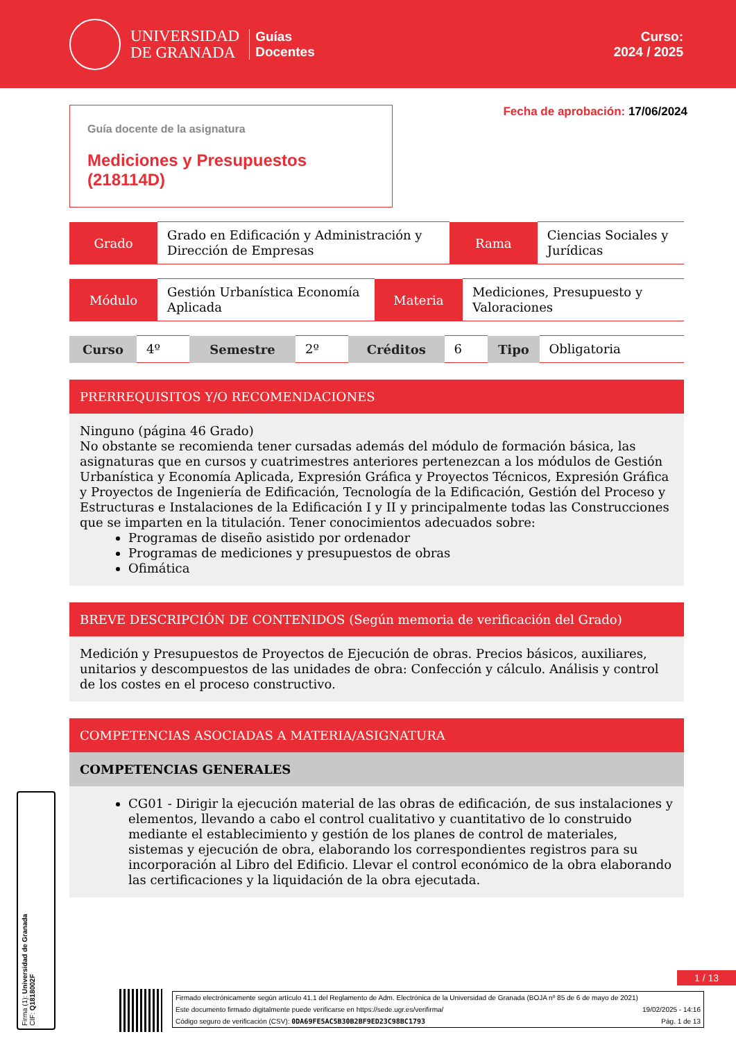UNIVERSIDAD
DE GRANADA
Guías
Docentes
Curso:
2024 / 2025
Guía docente de la asignatura
Mediciones y Presupuestos (218114D)
Fecha de aprobación: 17/06/2024
| Grado | Grado en Edificación y Administración y Dirección de Empresas | Rama | Ciencias Sociales y Jurídicas |
| Módulo | Gestión Urbanística Economía Aplicada | Materia | Mediciones, Presupuesto y Valoraciones |
| Curso | 4º | Semestre | 2º | Créditos | 6 | Tipo | Obligatoria |
PRERREQUISITOS Y/O RECOMENDACIONES
Ninguno (página 46 Grado)
No obstante se recomienda tener cursadas además del módulo de formación básica, las asignaturas que en cursos y cuatrimestres anteriores pertenezcan a los módulos de Gestión Urbanística y Economía Aplicada, Expresión Gráfica y Proyectos Técnicos, Expresión Gráfica y Proyectos de Ingeniería de Edificación, Tecnología de la Edificación, Gestión del Proceso y Estructuras e Instalaciones de la Edificación I y II y principalmente todas las Construcciones que se imparten en la titulación. Tener conocimientos adecuados sobre:
Programas de diseño asistido por ordenador
Programas de mediciones y presupuestos de obras
Ofimática
BREVE DESCRIPCIÓN DE CONTENIDOS (Según memoria de verificación del Grado)
Medición y Presupuestos de Proyectos de Ejecución de obras. Precios básicos, auxiliares, unitarios y descompuestos de las unidades de obra: Confección y cálculo. Análisis y control de los costes en el proceso constructivo.
COMPETENCIAS ASOCIADAS A MATERIA/ASIGNATURA
COMPETENCIAS GENERALES
CG01 - Dirigir la ejecución material de las obras de edificación, de sus instalaciones y elementos, llevando a cabo el control cualitativo y cuantitativo de lo construido mediante el establecimiento y gestión de los planes de control de materiales, sistemas y ejecución de obra, elaborando los correspondientes registros para su incorporación al Libro del Edificio. Llevar el control económico de la obra elaborando las certificaciones y la liquidación de la obra ejecutada.
Firma (1): Universidad de Granada
CIF: Q1818002F
1 / 13
Firmado electrónicamente según artículo 41.1 del Reglamento de Adm. Electrónica de la Universidad de Granada (BOJA nº 85 de 6 de mayo de 2021)
Este documento firmado digitalmente puede verificarse en https://sede.ugr.es/verifirma/ 19/02/2025 - 14:16
Código seguro de verificación (CSV): 0DA69FE5AC5B30B2BF9ED23C98BC1793 Pág. 1 de 13